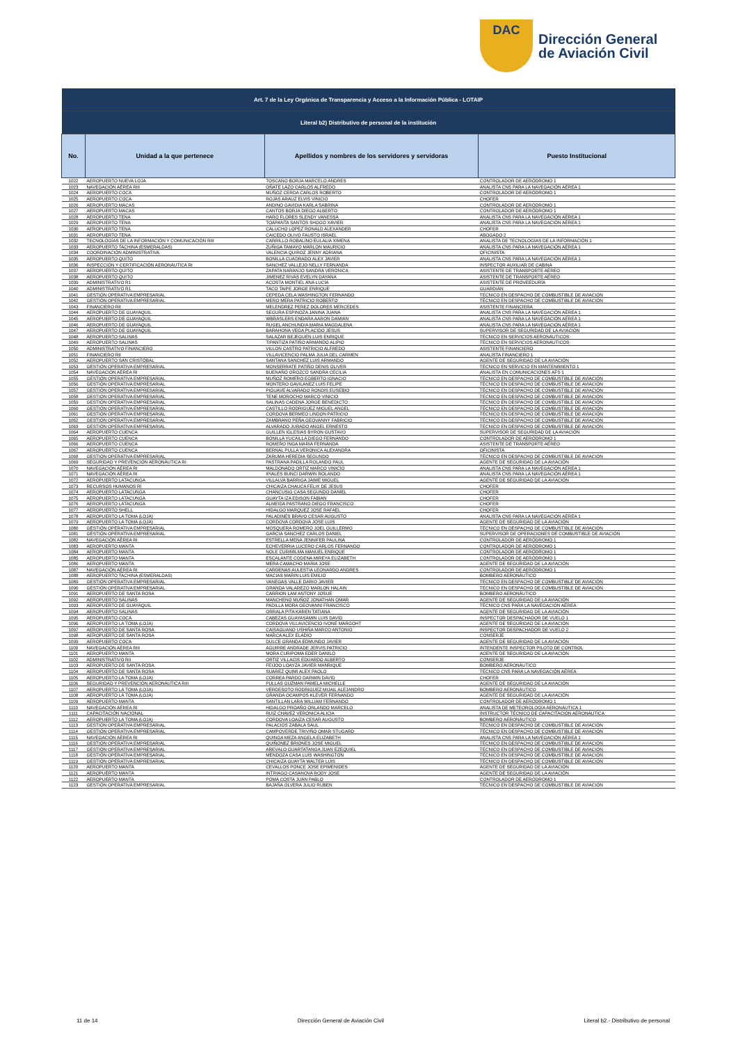DAC
Dirección General
de Aviación Civil
| Art. 7 de la Ley Orgánica de Transparencia y Acceso a la Información Pública - LOTAIP | | | |
| Literal b2) Distributivo de personal de la institución | | | |
| No. | Unidad a la que pertenece | Apellidos y nombres de los servidores y servidoras | Puesto Institucional |
| 1022 | AEROPUERTO NUEVA LOJA | TOSCANO BORJA MARCELO ANDRES | CONTROLADOR DE AERÓDROMO 1 |
| 1023 | NAVEGACIÓN AÉREA RIII | OÑATE LAZO CARLOS ALFREDO | ANALISTA CNS PARA LA NAVEGACIÓN AÉREA 1 |
| 1024 | AEROPUERTO COCA | MUÑOZ CERDA CARLOS ROBERTO | CONTROLADOR DE AERÓDROMO 1 |
| 1025 | AEROPUERTO COCA | ROJAS ARAUZ ELVIS VINICIO | CHOFER |
| 1026 | AEROPUERTO MACAS | ANDINO GAVIDIA KARLA SABRINA | CONTROLADOR DE AERÓDROMO 1 |
| 1027 | AEROPUERTO MACAS | CANTOS BORJA DIEGO ALBERTO | CONTROLADOR DE AERÓDROMO 1 |
| 1028 | AEROPUERTO TENA | HARO FLORES SLENDY VANESSA | ANALISTA CNS PARA LA NAVEGACIÓN AÉREA 1 |
| 1029 | AEROPUERTO TENA | TOAPANTA SANTOS SHOGO XAVIER | ANALISTA CNS PARA LA NAVEGACIÓN AÉREA 1 |
| 1030 | AEROPUERTO TENA | CALUCHO LOPEZ RONALD ALEXANDER | CHOFER |
| 1031 | AEROPUERTO TENA | CAICEDO OLIVO FAUSTO ISRAEL | ABOGADO 2 |
| 1032 | TECNOLOGÍAS DE LA INFORMACIÓN Y COMUNICACIÓN RIII | CARRILLO ROBALINO EULALIA XIMENA | ANALISTA DE TECNOLOGÍAS DE LA INFORMACIÓN 1 |
| 1033 | AEROPUERTO TACHINA (ESMERALDAS) | ZUÑIGA TAMAYO MARLON MAURICIO | ANALISTA CNS PARA LA NAVEGACIÓN AÉREA 1 |
| 1034 | COORDINACIÓN ADMINISTRATIVA | VALENCIA QUIROZ JENNY ADRIANA | OFICINISTA |
| 1035 | AEROPUERTO QUITO | BONILLA CUADRADO ALEX JAVIER | ANALISTA CNS PARA LA NAVEGACIÓN AÉREA 1 |
| 1036 | INSPECCIÓN Y CERTIFICACIÓN AERONÁUTICA RI | SANCHEZ VALLEJO NELLY FERNANDA | INSPECTOR AUXILIAR DE CABINA |
| 1037 | AEROPUERTO QUITO | ZAPATA NARANJO SANDRA VERONICA | ASISTENTE DE TRANSPORTE AÉREO |
| 1038 | AEROPUERTO QUITO | JIMENEZ RIVAS EVELYN DAYANA | ASISTENTE DE TRANSPORTE AÉREO |
| 1039 | ADMINISTRATIVO R1 | ACOSTA MONTIEL ANA LUCIA | ASISTENTE DE PROVEEDURÍA |
| 1040 | ADMINISTRATIVO R1 | TACO TAIPE JORGE ENRIQUE | GUARDIÁN |
| 1041 | GESTIÓN OPERATIVA EMPRESARIAL | CEPEDA CELA WASHINGTON FERNANDO | TÉCNICO EN DESPACHO DE COMBUSTIBLE DE AVIACIÓN |
| 1042 | GESTIÓN OPERATIVA EMPRESARIAL | MERO MERA PATRICIO ROBERTO | TÉCNICO EN DESPACHO DE COMBUSTIBLE DE AVIACIÓN |
| 1043 | FINANCIERO RII | MELENDREZ PEREZ DOLORES MERCEDES | ASISTENTE FINANCIERA |
| 1044 | AEROPUERTO DE GUAYAQUIL | SEGURA ESPINOZA JANINA JUANA | ANALISTA CNS PARA LA NAVEGACIÓN AÉREA 1 |
| 1045 | AEROPUERTO DE GUAYAQUIL | WBRASLERS ENDARA AARON DAMIAN | ANALISTA CNS PARA LA NAVEGACIÓN AÉREA 1 |
| 1046 | AEROPUERTO DE GUAYAQUIL | RUGEL ANCHUNDIA MARIA MAGDALENA | ANALISTA CNS PARA LA NAVEGACIÓN AÉREA 1 |
| 1047 | AEROPUERTO DE GUAYAQUIL | BARAHONA VEGA PLACIDO JESUS | SUPERVISOR DE SEGURIDAD DE LA AVIACIÓN |
| 1048 | AEROPUERTO SALINAS | SALAZAR BEJEGUEN LUIS ENRIQUE | TÉCNICO EN SERVICIOS AERONÁUTICOS |
| 1049 | AEROPUERTO SALINAS | TIPANTIZA PATIÑO ARMANDO ALIPIO | TÉCNICO EN SERVICIOS AERONÁUTICOS |
| 1050 | ADMINISTRATIVO FINANCIERO | VILLON CASTRO PATRICIO ALFREDO | ASISTENTE FINANCIERO |
| 1051 | FINANCIERO RII | VILLAVICENCIO PALMA JULIA DEL CARMEN | ANALISTA FINANCIERO 1 |
| 1052 | AEROPUERTO SAN CRISTÓBAL | SANTANA SANCHEZ LUIS ARMANDO | AGENTE DE SEGURIDAD DE LA AVIACIÓN |
| 1053 | GESTIÓN OPERATIVA EMPRESARIAL | MONSERRATE PATIÑO DENIS OLIVER | TÉCNICO EN SERVICIO EN MANTENIMIENTO 1 |
| 1054 | NAVEGACIÓN AÉREA RI | BUENAÑO OROZCO SANDRA CECILIA | ANALISTA EN COMUNICACIONES AFS 1 |
| 1055 | GESTIÓN OPERATIVA EMPRESARIAL | MUÑOZ ROMERO EGBERTO IGNACIO | TÉCNICO EN DESPACHO DE COMBUSTIBLE DE AVIACIÓN |
| 1056 | GESTIÓN OPERATIVA EMPRESARIAL | MONTERO GAVILANEZ LUIS FELIPE | TÉCNICO EN DESPACHO DE COMBUSTIBLE DE AVIACIÓN |
| 1057 | GESTIÓN OPERATIVA EMPRESARIAL | PIGUAVE ALVARADO RONDIS EUSEBIO | TÉCNICO EN DESPACHO DE COMBUSTIBLE DE AVIACIÓN |
| 1058 | GESTIÓN OPERATIVA EMPRESARIAL | TENE MOROCHO MARCO VINICIO | TÉCNICO EN DESPACHO DE COMBUSTIBLE DE AVIACIÓN |
| 1059 | GESTIÓN OPERATIVA EMPRESARIAL | SALINAS CADENA JORGE BENEDICTO | TÉCNICO EN DESPACHO DE COMBUSTIBLE DE AVIACIÓN |
| 1060 | GESTIÓN OPERATIVA EMPRESARIAL | CASTILLO RODRIGUEZ MIGUEL ANGEL | TÉCNICO EN DESPACHO DE COMBUSTIBLE DE AVIACIÓN |
| 1061 | GESTIÓN OPERATIVA EMPRESARIAL | CORDOVA BERMEO LINDON PATRICIO | TÉCNICO EN DESPACHO DE COMBUSTIBLE DE AVIACIÓN |
| 1062 | GESTIÓN OPERATIVA EMPRESARIAL | ZAMBRANO PEÑA GEOVANNY FABRICIO | TÉCNICO EN DESPACHO DE COMBUSTIBLE DE AVIACIÓN |
| 1063 | GESTIÓN OPERATIVA EMPRESARIAL | ALVARADO JURADO ANGEL ERNESTO | TÉCNICO EN DESPACHO DE COMBUSTIBLE DE AVIACIÓN |
| 1064 | AEROPUERTO CUENCA | GUILLEN IGLESIAS BYRON GUSTAVO | SUPERVISOR DE SEGURIDAD DE LA AVIACIÓN |
| 1065 | AEROPUERTO CUENCA | BONILLA YUCAILLA DIEGO FERNANDO | CONTROLADOR DE AERÓDROMO 1 |
| 1066 | AEROPUERTO CUENCA | ROMERO INGA MARIA FERNANDA | ASISTENTE DE TRANSPORTE AÉREO |
| 1067 | AEROPUERTO CUENCA | BERNAL PULLA VERONICA ALEXANDRA | OFICINISTA |
| 1068 | GESTIÓN OPERATIVA EMPRESARIAL | ZARUMA HEREDIA SEGUNDO | TÉCNICO EN DESPACHO DE COMBUSTIBLE DE AVIACIÓN |
| 1069 | SEGURIDAD Y PREVENCIÓN AERONÁUTICA RI | PASTRANA PADILLA ROLANDO PAUL | AGENTE DE SEGURIDAD DE LA AVIACIÓN |
| 1070 | NAVEGACIÓN AÉREA RI | MALDONADO ORTIZ MARCO VINICIO | ANALISTA CNS PARA LA NAVEGACIÓN AÉREA 1 |
| 1071 | NAVEGACIÓN AÉREA RI | IPIALES BUNCI DARWIN ROLANDO | ANALISTA CNS PARA LA NAVEGACIÓN AÉREA 1 |
| 1072 | AEROPUERTO LATACUNGA | VILLALVA BARRIGA JAIME MIGUEL | AGENTE DE SEGURIDAD DE LA AVIACIÓN |
| 1073 | RECURSOS HUMANOS RI | CHICAIZA CHAUCA FELIX DE JESUS | CHOFER |
| 1074 | AEROPUERTO LATACUNGA | CHANCUSIG CASA SEGUNDO DANIEL | CHOFER |
| 1075 | AEROPUERTO LATACUNGA | GUAYTA IZA EDISON FABIAN | CHOFER |
| 1076 | AEROPUERTO LATACUNGA | ALMEIDA PASTRANO DIEGO FRANCISCO | CHOFER |
| 1077 | AEROPUERTO SHELL | HIDALGO MARQUEZ JOSE RAFAEL | CHOFER |
| 1078 | AEROPUERTO LA TOMA (LOJA) | PALADINES BRAVO CESAR AUGUSTO | ANALISTA CNS PARA LA NAVEGACIÓN AÉREA 1 |
| 1079 | AEROPUERTO LA TOMA (LOJA) | CORDOVA CORDOVA JOSE LUIS | AGENTE DE SEGURIDAD DE LA AVIACIÓN |
| 1080 | GESTIÓN OPERATIVA EMPRESARIAL | MOSQUERA ROMERO JOEL GUILLERMO | TÉCNICO EN DESPACHO DE COMBUSTIBLE DE AVIACIÓN |
| 1081 | GESTIÓN OPERATIVA EMPRESARIAL | GARCIA SANCHEZ CARLOS DANIEL | SUPERVISOR DE OPERACIONES DE COMBUSTIBLE DE AVIACIÓN |
| 1082 | NAVEGACIÓN AÉREA RI | ESTRELLA MENA JENNIFER PAULINA | CONTROLADOR DE AERÓDROMO 1 |
| 1083 | AEROPUERTO MANTA | ECHEVERRIA LUCERO CARLOS FERNANDO | CONTROLADOR DE AERÓDROMO 1 |
| 1084 | AEROPUERTO MANTA | NOLE CURIMILMA MANUEL ENRIQUE | CONTROLADOR DE AERÓDROMO 1 |
| 1085 | AEROPUERTO MANTA | ESCALANTE CODENA MIREYA ELIZABETH | CONTROLADOR DE AERÓDROMO 1 |
| 1086 | AEROPUERTO MANTA | MERA CAMACHO MARIA JOSE | AGENTE DE SEGURIDAD DE LA AVIACIÓN |
| 1087 | NAVEGACIÓN AÉREA RI | CARDENAS AULESTIA LEONARDO ANDRES | CONTROLADOR DE AERÓDROMO 1 |
| 1088 | AEROPUERTO TACHINA (ESMERALDAS) | MACIAS MARIN LUIS EMILIO | BOMBERO AERONÁUTICO |
| 1089 | GESTIÓN OPERATIVA EMPRESARIAL | VANEGAS VALLE DARIO JAVIER | TÉCNICO EN DESPACHO DE COMBUSTIBLE DE AVIACIÓN |
| 1090 | GESTIÓN OPERATIVA EMPRESARIAL | GRANDA VALAREZO MARLON HALAIN | TÉCNICO EN DESPACHO DE COMBUSTIBLE DE AVIACIÓN |
| 1091 | AEROPUERTO DE SANTA ROSA | CARRION LAM ANTONY JOSUE | BOMBERO AERONÁUTICO |
| 1092 | AEROPUERTO SALINAS | MANCHENO MUÑOZ JONATHAN OMAR | AGENTE DE SEGURIDAD DE LA AVIACIÓN |
| 1093 | AEROPUERTO DE GUAYAQUIL | PADILLA MORA GEOVANNI FRANCISCO | TÉCNICO CNS PARA LA NAVEGACIÓN AÉREA |
| 1094 | AEROPUERTO SALINAS | ORRALA PITA KAREN TATIANA | AGENTE DE SEGURIDAD DE LA AVIACIÓN |
| 1095 | AEROPUERTO COCA | CABEZAS GUAYASAMIN LUIS DAVID | INSPECTOR DESPACHADOR DE VUELO 1 |
| 1096 | AEROPUERTO LA TOMA (LOJA) | CORDOVA VILLAVICENCIO IVONE MARGOHT | AGENTE DE SEGURIDAD DE LA AVIACIÓN |
| 1097 | AEROPUERTO DE SANTA ROSA | CAISAGUANO USHIÑA MARCO ANTONIO | INSPECTOR DESPACHADOR DE VUELO 2 |
| 1098 | AEROPUERTO DE SANTA ROSA | MARCA ALEX ELADIO | CONSERJE |
| 1099 | AEROPUERTO COCA | DULCE GRANDA EDMUNDO JAVIER | AGENTE DE SEGURIDAD DE LA AVIACIÓN |
| 1100 | NAVEGACIÓN AÉREA RIII | AGUIRRE ANDRADE JERVIS PATRICIO | INTENDENTE INSPECTOR PILOTO DE CONTROL |
| 1101 | AEROPUERTO MANTA | MORA CURIPOMA EDER DANILO | AGENTE DE SEGURIDAD DE LA AVIACIÓN |
| 1102 | ADMINISTRATIVO RII | ORTIZ VILLACIS EDUARDO ALBERTO | CONSERJE |
| 1103 | AEROPUERTO DE SANTA ROSA | FEIJOO LOAYZA JAVIER MANRIQUE | BOMBERO AERONÁUTICO |
| 1104 | AEROPUERTO DE SANTA ROSA | SUAREZ QUIMI ALEX PAOLO | TÉCNICO CNS PARA LA NAVEGACIÓN AÉREA |
| 1105 | AEROPUERTO LA TOMA (LOJA) | CORREA PARDO DARWIN DAVID | CHOFER |
| 1106 | SEGURIDAD Y PREVENCIÓN AERONÁUTICA RIII | PULLAS GUZMAN PAMELA MICHELLE | AGENTE DE SEGURIDAD DE LA AVIACIÓN |
| 1107 | AEROPUERTO LA TOMA (LOJA) | VERDESOTO RODRIGUEZ MIJAIL ALEJANDRO | BOMBERO AERONÁUTICO |
| 1108 | AEROPUERTO LA TOMA (LOJA) | GRANDA OCAMPOS KLEVER FERNANDO | AGENTE DE SEGURIDAD DE LA AVIACIÓN |
| 1109 | AEROPUERTO MANTA | SANTILLAN LARA WILLIAM FERNANDO | CONTROLADOR DE AERÓDROMO 1 |
| 1110 | NAVEGACIÓN AÉREA RI | HIDALGO PROAÑO ORLANDO MARCELO | ANALISTA DE METEOROLOGÍA AERONÁUTICA 1 |
| 1111 | CAPACITACIÓN NACIONAL | RUIZ CHAVEZ VERONICA ALICIA | INSTRUCTOR TÉCNICO DE CAPACITACIÓN AERONÁUTICA |
| 1112 | AEROPUERTO LA TOMA (LOJA) | CORDOVA LOAIZA CESAR AUGUSTO | BOMBERO AERONÁUTICO |
| 1113 | GESTIÓN OPERATIVA EMPRESARIAL | PALACIOS ZABALA SAUL | TÉCNICO EN DESPACHO DE COMBUSTIBLE DE AVIACIÓN |
| 1114 | GESTIÓN OPERATIVA EMPRESARIAL | CAMPOVERDE TRIVIÑO OMAR STUGARD | TÉCNICO EN DESPACHO DE COMBUSTIBLE DE AVIACIÓN |
| 1115 | NAVEGACIÓN AÉREA RI | QUINGA MEZA ANGELA ELIZABETH | ANALISTA CNS PARA LA NAVEGACIÓN AÉREA 1 |
| 1116 | GESTIÓN OPERATIVA EMPRESARIAL | QUIÑONEZ BRIONES JOSE MIGUEL | TÉCNICO EN DESPACHO DE COMBUSTIBLE DE AVIACIÓN |
| 1117 | GESTIÓN OPERATIVA EMPRESARIAL | AREVALO GUARTATANGA JUAN EZEQUIEL | TÉCNICO EN DESPACHO DE COMBUSTIBLE DE AVIACIÓN |
| 1118 | GESTIÓN OPERATIVA EMPRESARIAL | MENDOZA CASA LUIS WASHINGTON | TÉCNICO EN DESPACHO DE COMBUSTIBLE DE AVIACIÓN |
| 1119 | GESTIÓN OPERATIVA EMPRESARIAL | CHICAIZA GUAYTA WALTER LUIS | TÉCNICO EN DESPACHO DE COMBUSTIBLE DE AVIACIÓN |
| 1120 | AEROPUERTO MANTA | CEVALLOS PONCE JOSE EPIMENIDES | AGENTE DE SEGURIDAD DE LA AVIACIÓN |
| 1121 | AEROPUERTO MANTA | INTRIAGO CASANOVA RODY JOSE | AGENTE DE SEGURIDAD DE LA AVIACIÓN |
| 1122 | AEROPUERTO MANTA | POMA COSTA JUAN PABLO | CONTROLADOR DE AERÓDROMO 1 |
| 1123 | GESTIÓN OPERATIVA EMPRESARIAL | BAJAÑA OLVERA JULIO RUBEN | TÉCNICO EN DESPACHO DE COMBUSTIBLE DE AVIACIÓN |
11 de 14 Dirección General de Aviación Civil Literal b2.- Distributivo de personal